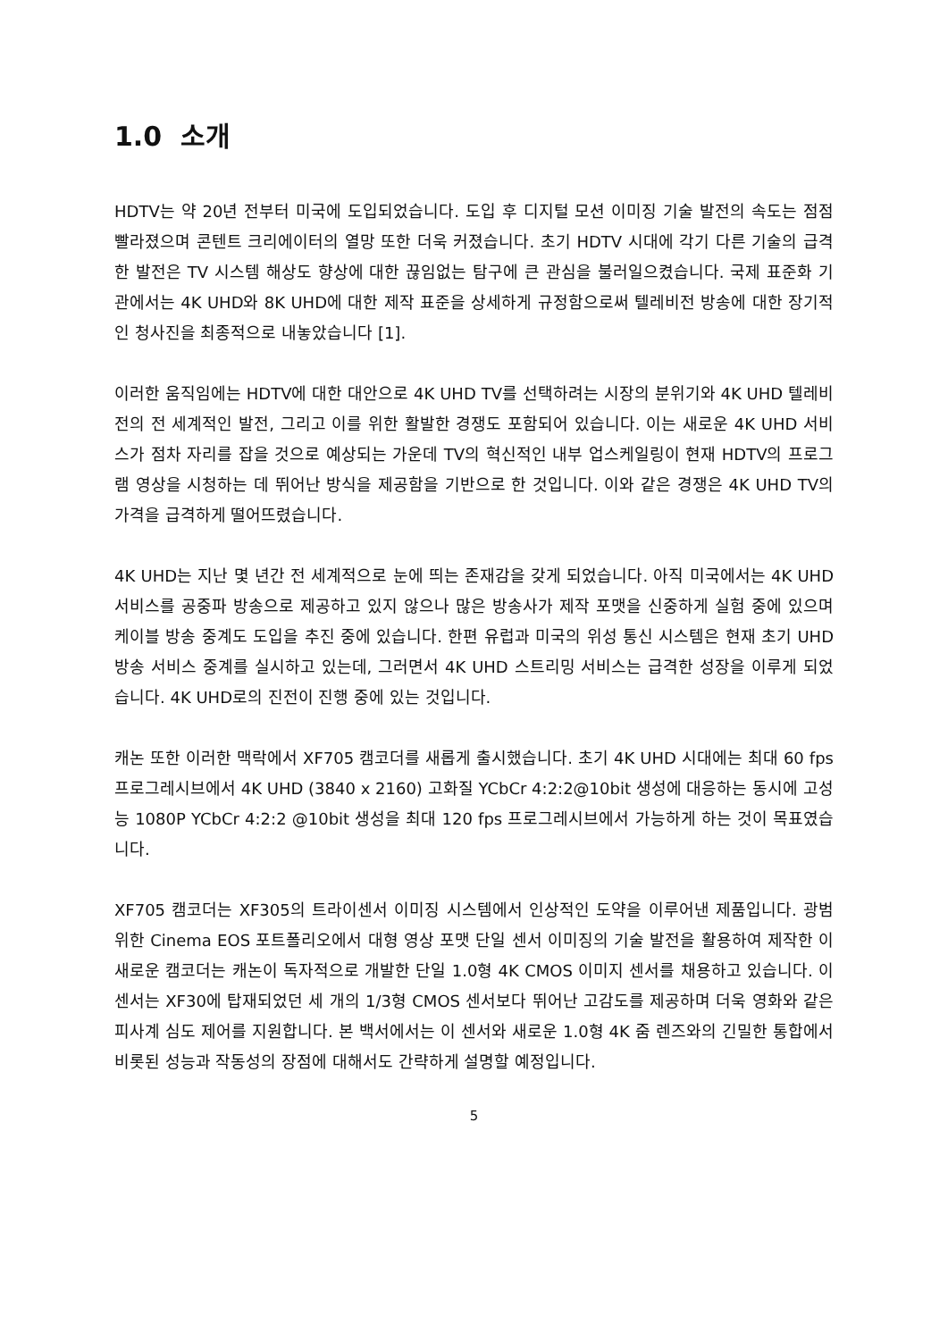1.0 소개
HDTV는 약 20년 전부터 미국에 도입되었습니다. 도입 후 디지털 모션 이미징 기술 발전의 속도는 점점 빨라졌으며 콘텐트 크리에이터의 열망 또한 더욱 커졌습니다. 초기 HDTV 시대에 각기 다른 기술의 급격한 발전은 TV 시스템 해상도 향상에 대한 끊임없는 탐구에 큰 관심을 불러일으켰습니다. 국제 표준화 기관에서는 4K UHD와 8K UHD에 대한 제작 표준을 상세하게 규정함으로써 텔레비전 방송에 대한 장기적인 청사진을 최종적으로 내놓았습니다 [1].
이러한 움직임에는 HDTV에 대한 대안으로 4K UHD TV를 선택하려는 시장의 분위기와 4K UHD 텔레비전의 전 세계적인 발전, 그리고 이를 위한 활발한 경쟁도 포함되어 있습니다. 이는 새로운 4K UHD 서비스가 점차 자리를 잡을 것으로 예상되는 가운데 TV의 혁신적인 내부 업스케일링이 현재 HDTV의 프로그램 영상을 시청하는 데 뛰어난 방식을 제공함을 기반으로 한 것입니다. 이와 같은 경쟁은 4K UHD TV의 가격을 급격하게 떨어뜨렸습니다.
4K UHD는 지난 몇 년간 전 세계적으로 눈에 띄는 존재감을 갖게 되었습니다. 아직 미국에서는 4K UHD 서비스를 공중파 방송으로 제공하고 있지 않으나 많은 방송사가 제작 포맷을 신중하게 실험 중에 있으며 케이블 방송 중계도 도입을 추진 중에 있습니다. 한편 유럽과 미국의 위성 통신 시스템은 현재 초기 UHD 방송 서비스 중계를 실시하고 있는데, 그러면서 4K UHD 스트리밍 서비스는 급격한 성장을 이루게 되었습니다. 4K UHD로의 진전이 진행 중에 있는 것입니다.
캐논 또한 이러한 맥락에서 XF705 캠코더를 새롭게 출시했습니다. 초기 4K UHD 시대에는 최대 60 fps 프로그레시브에서 4K UHD (3840 x 2160) 고화질 YCbCr 4:2:2@10bit 생성에 대응하는 동시에 고성능 1080P YCbCr 4:2:2 @10bit 생성을 최대 120 fps 프로그레시브에서 가능하게 하는 것이 목표였습니다.
XF705 캠코더는 XF305의 트라이센서 이미징 시스템에서 인상적인 도약을 이루어낸 제품입니다. 광범위한 Cinema EOS 포트폴리오에서 대형 영상 포맷 단일 센서 이미징의 기술 발전을 활용하여 제작한 이 새로운 캠코더는 캐논이 독자적으로 개발한 단일 1.0형 4K CMOS 이미지 센서를 채용하고 있습니다. 이 센서는 XF30에 탑재되었던 세 개의 1/3형 CMOS 센서보다 뛰어난 고감도를 제공하며 더욱 영화와 같은 피사계 심도 제어를 지원합니다. 본 백서에서는 이 센서와 새로운 1.0형 4K 줌 렌즈와의 긴밀한 통합에서 비롯된 성능과 작동성의 장점에 대해서도 간략하게 설명할 예정입니다.
5